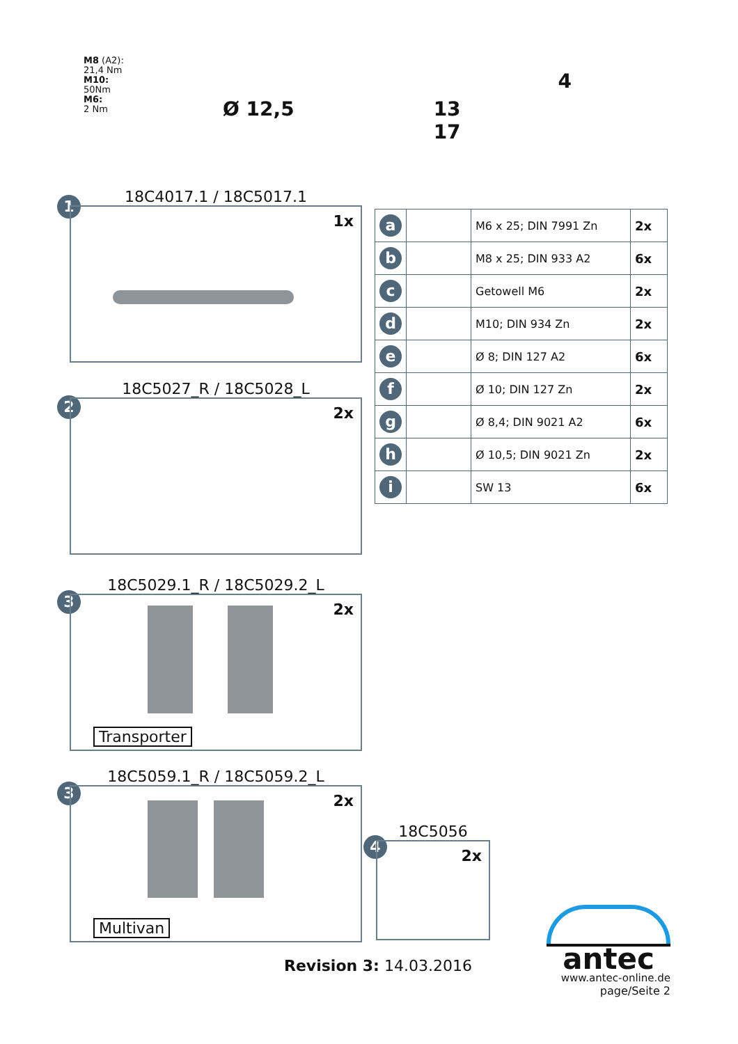M8 (A2):
21,4 Nm
M10:
50Nm
M6:
2 Nm
Ø 12,5 13
17
4
18C4017.1 / 18C5017.1
1
1x
18C5027_R / 18C5028_L
2
2x
18C5029.1_R / 18C5029.2_L
3
2x
Transporter
18C5059.1_R / 18C5059.2_L
3
2x
Multivan
18C5056
4
2x
| a | | M6 x 25; DIN 7991 Zn | 2x |
| b | | M8 x 25; DIN 933 A2 | 6x |
| c | | Getowell M6 | 2x |
| d | | M10; DIN 934 Zn | 2x |
| e | | Ø 8; DIN 127 A2 | 6x |
| f | | Ø 10; DIN 127 Zn | 2x |
| g | | Ø 8,4; DIN 9021 A2 | 6x |
| h | | Ø 10,5; DIN 9021 Zn | 2x |
| i | | SW 13 | 6x |
Revision 3: 14.03.2016
antec
www.antec-online.de
page/Seite 2